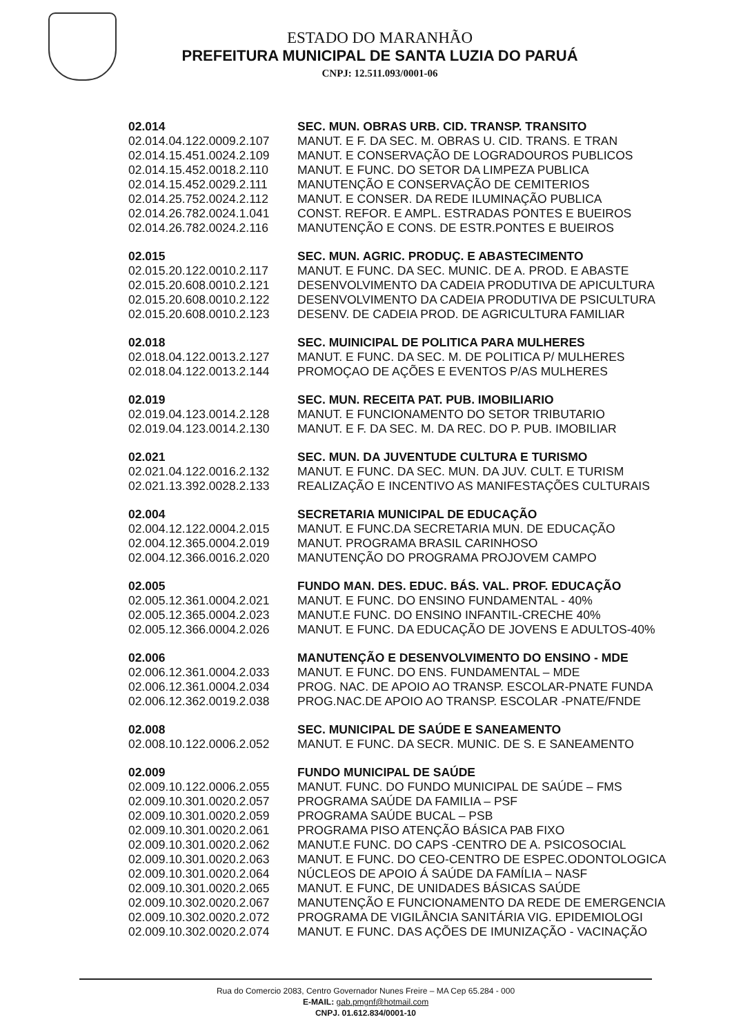ESTADO DO MARANHÃO
PREFEITURA MUNICIPAL DE SANTA LUZIA DO PARUÁ
CNPJ: 12.511.093/0001-06
| 02.014 | SEC. MUN. OBRAS URB. CID. TRANSP. TRANSITO |
| 02.014.04.122.0009.2.107 | MANUT. E F. DA SEC. M. OBRAS U. CID. TRANS. E TRAN |
| 02.014.15.451.0024.2.109 | MANUT. E CONSERVAÇÃO DE LOGRADOUROS PUBLICOS |
| 02.014.15.452.0018.2.110 | MANUT. E FUNC. DO SETOR DA LIMPEZA PUBLICA |
| 02.014.15.452.0029.2.111 | MANUTENÇÃO E CONSERVAÇÃO DE CEMITERIOS |
| 02.014.25.752.0024.2.112 | MANUT. E CONSER. DA REDE ILUMINAÇÃO PUBLICA |
| 02.014.26.782.0024.1.041 | CONST. REFOR. E AMPL. ESTRADAS PONTES E BUEIROS |
| 02.014.26.782.0024.2.116 | MANUTENÇÃO E CONS. DE ESTR.PONTES E BUEIROS |
| 02.015 | SEC. MUN. AGRIC. PRODUÇ. E ABASTECIMENTO |
| 02.015.20.122.0010.2.117 | MANUT. E FUNC. DA SEC. MUNIC. DE A. PROD. E ABASTE |
| 02.015.20.608.0010.2.121 | DESENVOLVIMENTO DA CADEIA PRODUTIVA DE APICULTURA |
| 02.015.20.608.0010.2.122 | DESENVOLVIMENTO DA CADEIA PRODUTIVA DE PSICULTURA |
| 02.015.20.608.0010.2.123 | DESENV. DE CADEIA PROD. DE AGRICULTURA FAMILIAR |
| 02.018 | SEC. MUINICIPAL DE POLITICA PARA MULHERES |
| 02.018.04.122.0013.2.127 | MANUT. E FUNC. DA SEC. M. DE POLITICA P/ MULHERES |
| 02.018.04.122.0013.2.144 | PROMOÇAO DE AÇÕES E EVENTOS P/AS MULHERES |
| 02.019 | SEC. MUN. RECEITA PAT. PUB. IMOBILIARIO |
| 02.019.04.123.0014.2.128 | MANUT. E FUNCIONAMENTO DO SETOR TRIBUTARIO |
| 02.019.04.123.0014.2.130 | MANUT. E F. DA SEC. M. DA REC. DO P. PUB. IMOBILIAR |
| 02.021 | SEC. MUN. DA JUVENTUDE CULTURA E TURISMO |
| 02.021.04.122.0016.2.132 | MANUT. E FUNC. DA SEC. MUN. DA JUV. CULT. E TURISM |
| 02.021.13.392.0028.2.133 | REALIZAÇÃO E INCENTIVO AS MANIFESTAÇÕES CULTURAIS |
| 02.004 | SECRETARIA MUNICIPAL DE EDUCAÇÃO |
| 02.004.12.122.0004.2.015 | MANUT. E FUNC.DA SECRETARIA MUN. DE EDUCAÇÃO |
| 02.004.12.365.0004.2.019 | MANUT. PROGRAMA BRASIL CARINHOSO |
| 02.004.12.366.0016.2.020 | MANUTENÇÃO DO PROGRAMA PROJOVEM CAMPO |
| 02.005 | FUNDO MAN. DES. EDUC. BÁS. VAL. PROF. EDUCAÇÃO |
| 02.005.12.361.0004.2.021 | MANUT. E FUNC. DO ENSINO FUNDAMENTAL - 40% |
| 02.005.12.365.0004.2.023 | MANUT.E FUNC. DO ENSINO INFANTIL-CRECHE 40% |
| 02.005.12.366.0004.2.026 | MANUT. E FUNC. DA EDUCAÇÃO DE JOVENS E ADULTOS-40% |
| 02.006 | MANUTENÇÃO E DESENVOLVIMENTO DO ENSINO - MDE |
| 02.006.12.361.0004.2.033 | MANUT. E FUNC. DO ENS. FUNDAMENTAL – MDE |
| 02.006.12.361.0004.2.034 | PROG. NAC. DE APOIO AO TRANSP. ESCOLAR-PNATE FUNDA |
| 02.006.12.362.0019.2.038 | PROG.NAC.DE APOIO AO TRANSP. ESCOLAR -PNATE/FNDE |
| 02.008 | SEC. MUNICIPAL DE SAÚDE E SANEAMENTO |
| 02.008.10.122.0006.2.052 | MANUT. E FUNC. DA SECR. MUNIC. DE S. E SANEAMENTO |
| 02.009 | FUNDO MUNICIPAL DE SAÚDE |
| 02.009.10.122.0006.2.055 | MANUT. FUNC. DO FUNDO MUNICIPAL DE SAÚDE – FMS |
| 02.009.10.301.0020.2.057 | PROGRAMA SAÚDE DA FAMILIA – PSF |
| 02.009.10.301.0020.2.059 | PROGRAMA SAÚDE BUCAL – PSB |
| 02.009.10.301.0020.2.061 | PROGRAMA PISO ATENÇÃO BÁSICA PAB FIXO |
| 02.009.10.301.0020.2.062 | MANUT.E FUNC. DO CAPS -CENTRO DE A. PSICOSOCIAL |
| 02.009.10.301.0020.2.063 | MANUT. E FUNC. DO CEO-CENTRO DE ESPEC.ODONTOLOGICA |
| 02.009.10.301.0020.2.064 | NÚCLEOS DE APOIO Á SAÚDE DA FAMÍLIA – NASF |
| 02.009.10.301.0020.2.065 | MANUT. E FUNC, DE UNIDADES BÁSICAS SAÚDE |
| 02.009.10.302.0020.2.067 | MANUTENÇÃO E FUNCIONAMENTO DA REDE DE EMERGENCIA |
| 02.009.10.302.0020.2.072 | PROGRAMA DE VIGILÂNCIA SANITÁRIA VIG. EPIDEMIOLOGI |
| 02.009.10.302.0020.2.074 | MANUT. E FUNC. DAS AÇÕES DE IMUNIZAÇÃO - VACINAÇÃO |
Rua do Comercio 2083, Centro Governador Nunes Freire – MA Cep 65.284 - 000
E-MAIL: gab.pmgnf@hotmail.com
CNPJ. 01.612.834/0001-10